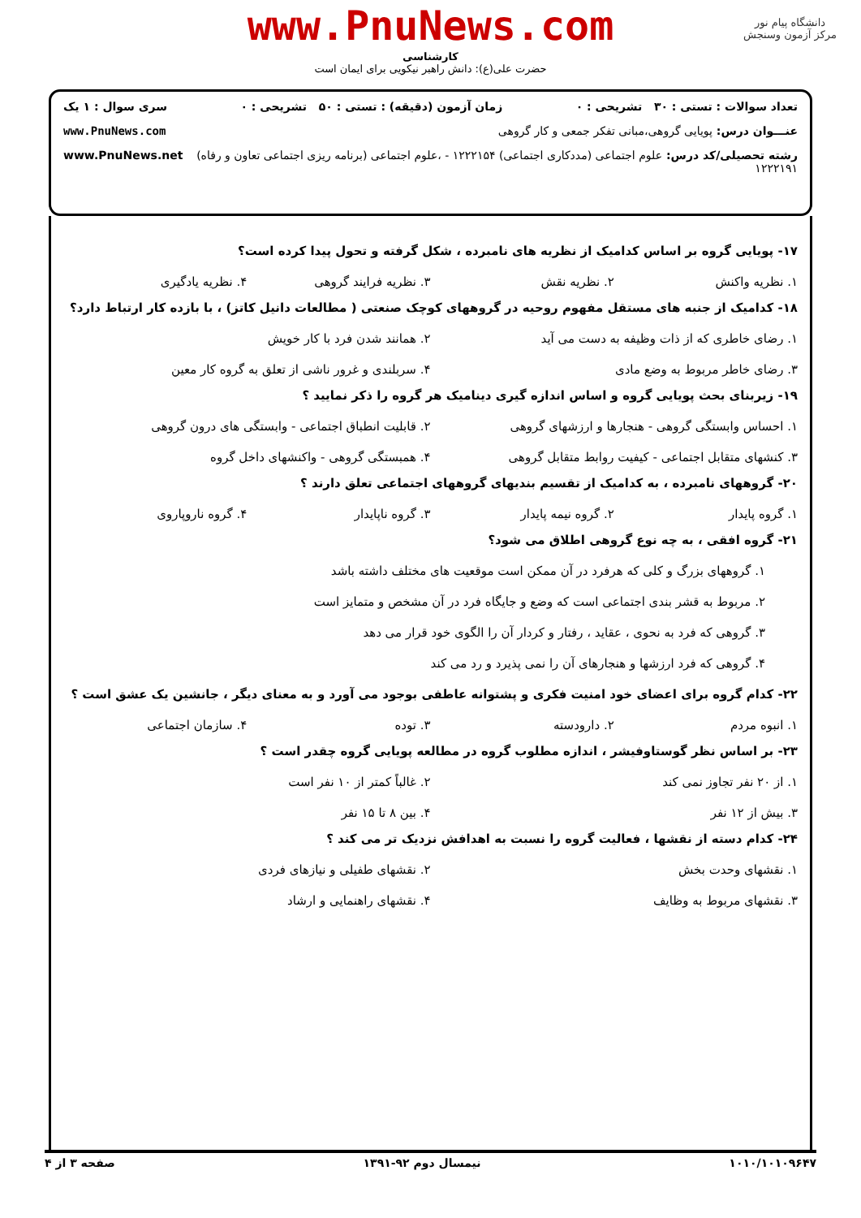دانشگاه پیام نور
مرکز آزمون وسنجش
www.PnuNews.com
کارشناسی
حضرت علی(ع): دانش راهبر نیکویی برای ایمان است
تعداد سوالات : تستی : ۳۰ تشریحی : ۰ زمان آزمون (دقیقه) : تستی : ۵۰ تشریحی : ۰ سری سوال : ۱ یک
عنـــوان درس: پویایی گروهی،مبانی تفکر جمعی و کار گروهی www.PnuNews.com
رشته تحصیلی/کد درس: علوم اجتماعی (مددکاری اجتماعی) ۱۲۲۲۱۵۴ - ،علوم اجتماعی (برنامه ریزی اجتماعی تعاون و رفاه) ۱۲۲۲۱۹۱ www.PnuNews.net
۱۷- پویایی گروه بر اساس کدامیک از نظریه های نامبرده ، شکل گرفته و تحول پیدا کرده است؟
۱. نظریه واکنش
۲. نظریه نقش
۳. نظریه فرایند گروهی
۴. نظریه یادگیری
۱۸- کدامیک از جنبه های مستقل مفهوم روحیه در گروههای کوچک صنعتی ( مطالعات دانیل کاتز) ، با بازده کار ارتباط دارد؟
۱. رضای خاطری که از ذات وظیفه به دست می آید
۲. همانند شدن فرد با کار خویش
۳. رضای خاطر مربوط به وضع مادی
۴. سربلندی و غرور ناشی از تعلق به گروه کار معین
۱۹- زیربنای بحث پویایی گروه و اساس اندازه گیری دینامیک هر گروه را ذکر نمایید ؟
۱. احساس وابستگی گروهی - هنجارها و ارزشهای گروهی
۲. قابلیت انطباق اجتماعی - وابستگی های درون گروهی
۳. کنشهای متقابل اجتماعی - کیفیت روابط متقابل گروهی
۴. همبستگی گروهی - واکنشهای داخل گروه
۲۰- گروههای نامبرده ، به کدامیک از تقسیم بندیهای گروههای اجتماعی تعلق دارند ؟
۱. گروه پایدار
۲. گروه نیمه پایدار
۳. گروه ناپایدار
۴. گروه ناروپاروی
۲۱- گروه افقی ، به چه نوع گروهی اطلاق می شود؟
۱. گروههای بزرگ و کلی که هرفرد در آن ممکن است موقعیت های مختلف داشته باشد
۲. مربوط به قشر بندی اجتماعی است که وضع و جایگاه فرد در آن مشخص و متمایز است
۳. گروهی که فرد به نحوی ، عقاید ، رفتار و کردار آن را الگوی خود قرار می دهد
۴. گروهی که فرد ارزشها و هنجارهای آن را نمی پذیرد و رد می کند
۲۲- کدام گروه برای اعضای خود امنیت فکری و پشتوانه عاطفی بوجود می آورد و به معنای دیگر ، جانشین یک عشق است ؟
۱. انبوه مردم
۲. دارودسته
۳. توده
۴. سازمان اجتماعی
۲۳- بر اساس نظر گوستاوفیشر ، اندازه مطلوب گروه در مطالعه پویایی گروه چقدر است ؟
۱. از ۲۰ نفر تجاوز نمی کند
۲. غالباً کمتر از ۱۰ نفر است
۳. بیش از ۱۲ نفر
۴. بین ۸ تا ۱۵ نفر
۲۴- کدام دسته از نقشها ، فعالیت گروه را نسبت به اهدافش نزدیک تر می کند ؟
۱. نقشهای وحدت بخش
۲. نقشهای طفیلی و نیازهای فردی
۳. نقشهای مربوط به وظایف
۴. نقشهای راهنمایی و ارشاد
۱۰۱۰/۱۰۱۰۹۶۴۷ نیمسال دوم ۹۲-۱۳۹۱ صفحه ۳ از ۴